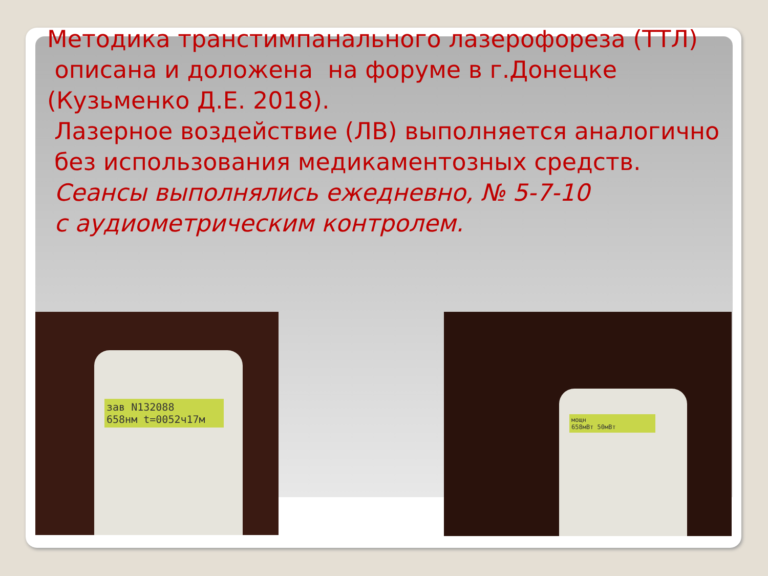Методика транстимпанального лазерофореза (ТТЛ) описана и доложена на форуме в г.Донецке (Кузьменко Д.Е. 2018).
Лазерное воздействие (ЛВ) выполняется аналогично без использования медикаментозных средств.
Сеансы выполнялись ежедневно, № 5-7-10
с аудиометрическим контролем.
зав N132088
658нм t=0052ч17м
мощн
658мВт 50мВт